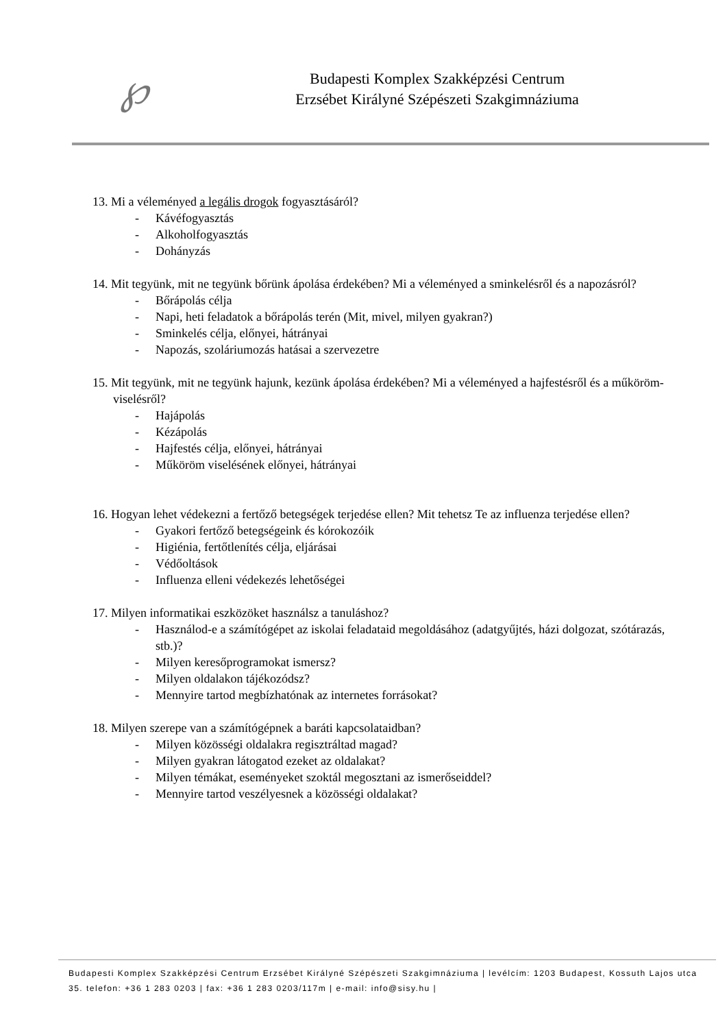℘
Budapesti Komplex Szakképzési Centrum
Erzsébet Királyné Szépészeti Szakgimnáziuma
13. Mi a véleményed a legális drogok fogyasztásáról?
- Kávéfogyasztás
- Alkoholfogyasztás
- Dohányzás
14. Mit tegyünk, mit ne tegyünk bőrünk ápolása érdekében? Mi a véleményed a sminkelésről és a napozásról?
- Bőrápolás célja
- Napi, heti feladatok a bőrápolás terén (Mit, mivel, milyen gyakran?)
- Sminkelés célja, előnyei, hátrányai
- Napozás, szoláriumozás hatásai a szervezetre
15. Mit tegyünk, mit ne tegyünk hajunk, kezünk ápolása érdekében? Mi a véleményed a hajfestésről és a műköröm-viselésről?
- Hajápolás
- Kézápolás
- Hajfestés célja, előnyei, hátrányai
- Műköröm viselésének előnyei, hátrányai
16. Hogyan lehet védekezni a fertőző betegségek terjedése ellen? Mit tehetsz Te az influenza terjedése ellen?
- Gyakori fertőző betegségeink és kórokozóik
- Higiénia, fertőtlenítés célja, eljárásai
- Védőoltások
- Influenza elleni védekezés lehetőségei
17. Milyen informatikai eszközöket használsz a tanuláshoz?
- Használod-e a számítógépet az iskolai feladataid megoldásához (adatgyűjtés, házi dolgozat, szótárazás, stb.)?
- Milyen keresőprogramokat ismersz?
- Milyen oldalakon tájékozódsz?
- Mennyire tartod megbízhatónak az internetes forrásokat?
18. Milyen szerepe van a számítógépnek a baráti kapcsolataidban?
- Milyen közösségi oldalakra regisztráltad magad?
- Milyen gyakran látogatod ezeket az oldalakat?
- Milyen témákat, eseményeket szoktál megosztani az ismerőseiddel?
- Mennyire tartod veszélyesnek a közösségi oldalakat?
Budapesti Komplex Szakképzési Centrum Erzsébet Királyné Szépészeti Szakgimnáziuma | levélcím: 1203 Budapest, Kossuth Lajos utca 35. telefon: +36 1 283 0203 | fax: +36 1 283 0203/117m | e-mail: info@sisy.hu |